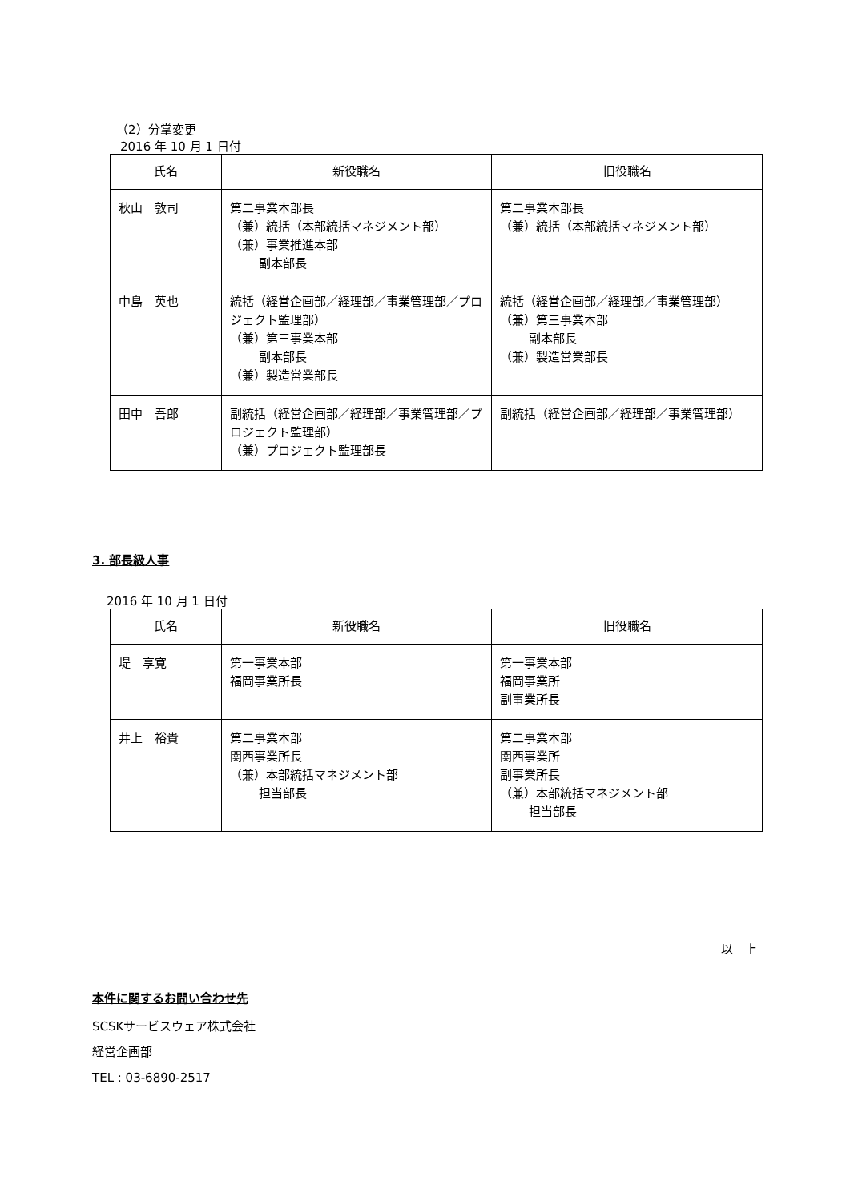（2）分掌変更
2016 年 10 月 1 日付
| 氏名 | 新役職名 | 旧役職名 |
| --- | --- | --- |
| 秋山 敦司 | 第二事業本部長 （兼）統括（本部統括マネジメント部） （兼）事業推進本部 副本部長 | 第二事業本部長 （兼）統括（本部統括マネジメント部） |
| 中島 英也 | 統括（経営企画部／経理部／事業管理部／プロジェクト監理部） （兼）第三事業本部 副本部長 （兼）製造営業部長 | 統括（経営企画部／経理部／事業管理部） （兼）第三事業本部 副本部長 （兼）製造営業部長 |
| 田中 吾郎 | 副統括（経営企画部／経理部／事業管理部／プロジェクト監理部） （兼）プロジェクト監理部長 | 副統括（経営企画部／経理部／事業管理部） |
3. 部長級人事
2016 年 10 月 1 日付
| 氏名 | 新役職名 | 旧役職名 |
| --- | --- | --- |
| 堤 享寛 | 第一事業本部 福岡事業所長 | 第一事業本部 福岡事業所 副事業所長 |
| 井上 裕貴 | 第二事業本部 関西事業所長 （兼）本部統括マネジメント部 担当部長 | 第二事業本部 関西事業所 副事業所長 （兼）本部統括マネジメント部 担当部長 |
以　上
本件に関するお問い合わせ先
SCSKサービスウェア株式会社
経営企画部
TEL : 03-6890-2517